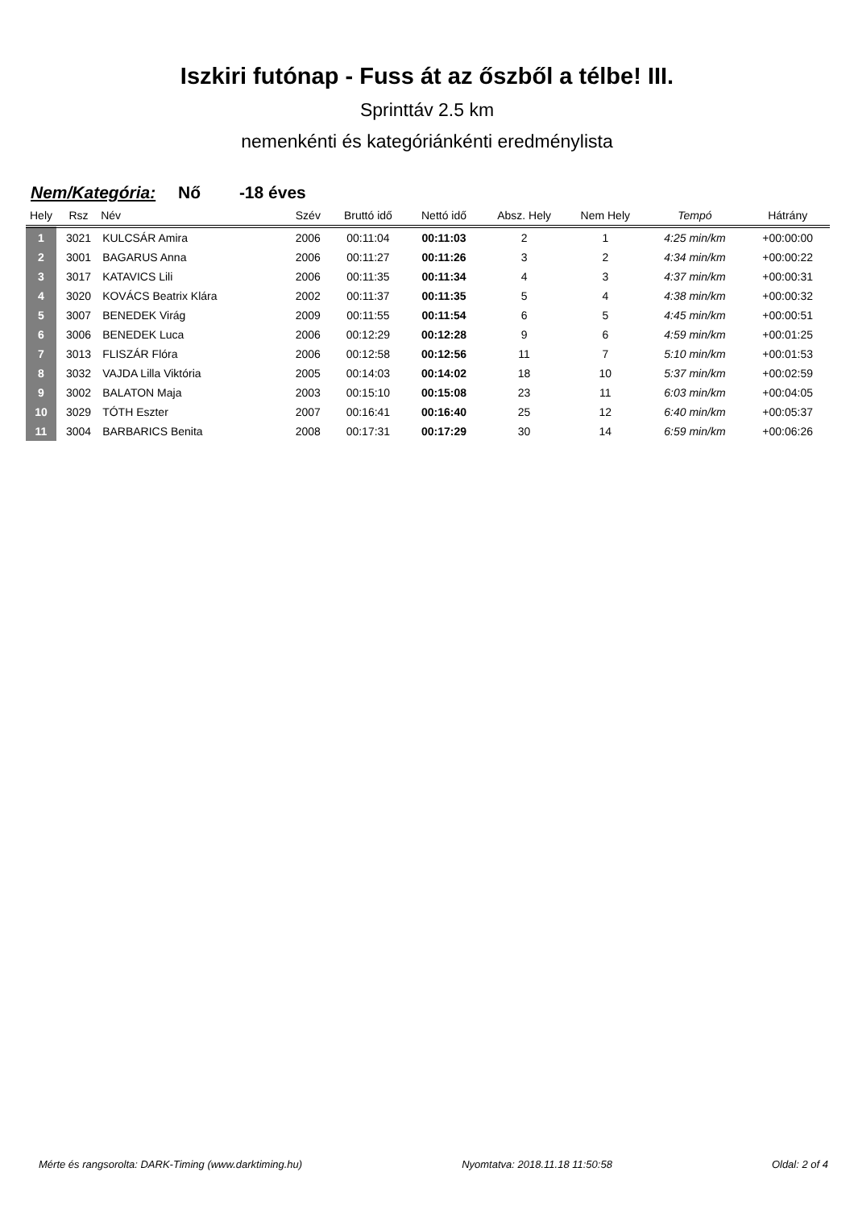Iszkiri futónap - Fuss át az őszből a télbe! III.
Sprinttáv 2.5 km
nemenkénti és kategóriánkénti eredménylista
Nem/Kategória: Nő -18 éves
| Hely | Rsz | Név | Szév | Bruttó idő | Nettó idő | Absz. Hely | Nem Hely | Tempó | Hátrány |
| --- | --- | --- | --- | --- | --- | --- | --- | --- | --- |
| 1 | 3021 | KULCSÁR Amira | 2006 | 00:11:04 | 00:11:03 | 2 | 1 | 4:25 min/km | +00:00:00 |
| 2 | 3001 | BAGARUS Anna | 2006 | 00:11:27 | 00:11:26 | 3 | 2 | 4:34 min/km | +00:00:22 |
| 3 | 3017 | KATAVICS Lili | 2006 | 00:11:35 | 00:11:34 | 4 | 3 | 4:37 min/km | +00:00:31 |
| 4 | 3020 | KOVÁCS Beatrix Klára | 2002 | 00:11:37 | 00:11:35 | 5 | 4 | 4:38 min/km | +00:00:32 |
| 5 | 3007 | BENEDEK Virág | 2009 | 00:11:55 | 00:11:54 | 6 | 5 | 4:45 min/km | +00:00:51 |
| 6 | 3006 | BENEDEK Luca | 2006 | 00:12:29 | 00:12:28 | 9 | 6 | 4:59 min/km | +00:01:25 |
| 7 | 3013 | FLISZÁR Flóra | 2006 | 00:12:58 | 00:12:56 | 11 | 7 | 5:10 min/km | +00:01:53 |
| 8 | 3032 | VAJDA Lilla Viktória | 2005 | 00:14:03 | 00:14:02 | 18 | 10 | 5:37 min/km | +00:02:59 |
| 9 | 3002 | BALATON Maja | 2003 | 00:15:10 | 00:15:08 | 23 | 11 | 6:03 min/km | +00:04:05 |
| 10 | 3029 | TÓTH Eszter | 2007 | 00:16:41 | 00:16:40 | 25 | 12 | 6:40 min/km | +00:05:37 |
| 11 | 3004 | BARBARICS Benita | 2008 | 00:17:31 | 00:17:29 | 30 | 14 | 6:59 min/km | +00:06:26 |
Mérte és rangsorolta: DARK-Timing (www.darktiming.hu) Nyomtatva: 2018.11.18 11:50:58 Oldal: 2 of 4